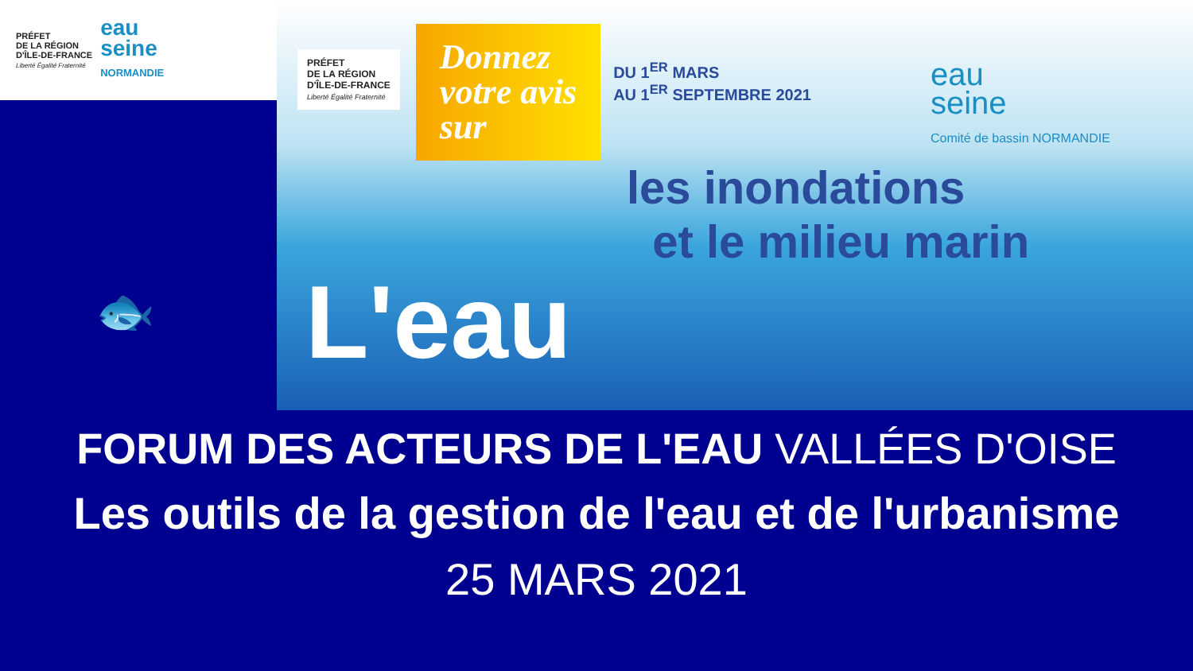PRÉFET
DE LA RÉGION
D'ÎLE-DE-FRANCE
Liberté Égalité Fraternité
eau
seine
NORMANDIE
🐟
PRÉFET
DE LA RÉGION
D'ÎLE-DE-FRANCE
Liberté Égalité Fraternité
Donnez
votre avis
sur
DU 1<sup>ER</sup> MARS
AU 1<sup>ER</sup> SEPTEMBRE 2021
eau
seine
Comité de bassin NORMANDIE
les inondations
et le milieu marin
L'eau
FORUM DES ACTEURS DE L'EAU VALLÉES D'OISE
Les outils de la gestion de l'eau et de l'urbanisme
25 MARS 2021